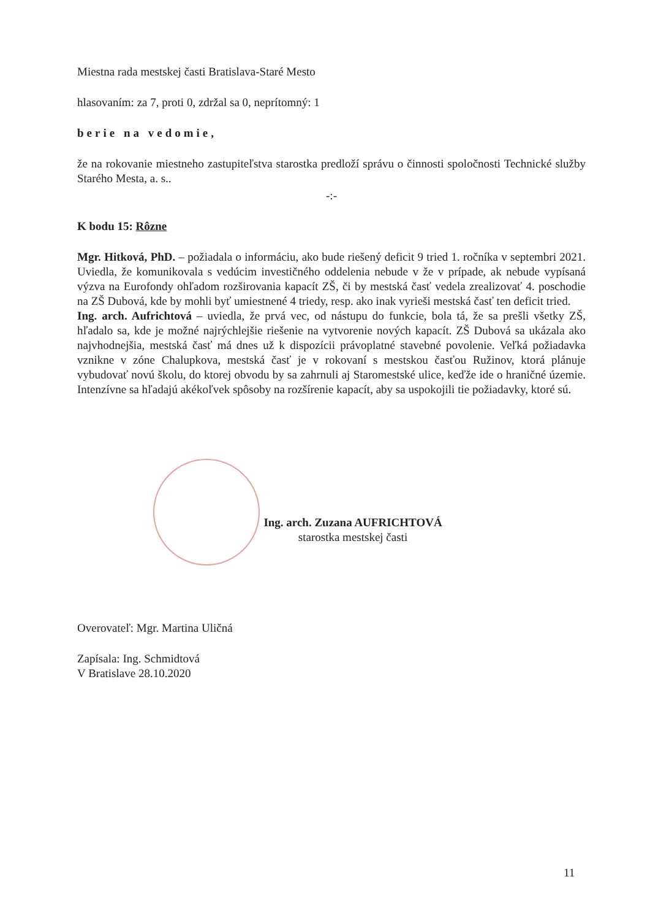Miestna rada mestskej časti Bratislava-Staré Mesto
hlasovaním: za 7, proti 0, zdržal sa 0, neprítomný: 1
berie na vedomie,
že na rokovanie miestneho zastupiteľstva starostka predloží správu o činnosti spoločnosti Technické služby Starého Mesta, a. s..
-:-
K bodu 15: Rôzne
Mgr. Hitková, PhD. – požiadala o informáciu, ako bude riešený deficit 9 tried 1. ročníka v septembri 2021. Uviedla, že komunikovala s vedúcim investičného oddelenia nebude v že v prípade, ak nebude vypísaná výzva na Eurofondy ohľadom rozširovania kapacít ZŠ, či by mestská časť vedela zrealizovať 4. poschodie na ZŠ Dubová, kde by mohli byť umiestnené 4 triedy, resp. ako inak vyrieši mestská časť ten deficit tried.
Ing. arch. Aufrichtová – uviedla, že prvá vec, od nástupu do funkcie, bola tá, že sa prešli všetky ZŠ, hľadalo sa, kde je možné najrýchlejšie riešenie na vytvorenie nových kapacít. ZŠ Dubová sa ukázala ako najvhodnejšia, mestská časť má dnes už k dispozícii právoplatné stavebné povolenie. Veľká požiadavka vznikne v zóne Chalupkova, mestská časť je v rokovaní s mestskou časťou Ružinov, ktorá plánuje vybudovať novú školu, do ktorej obvodu by sa zahrnuli aj Staromestské ulice, keďže ide o hraničné územie. Intenzívne sa hľadajú akékoľvek spôsoby na rozšírenie kapacít, aby sa uspokojili tie požiadavky, ktoré sú.
Ing. arch. Zuzana AUFRICHTOVÁ
starostka mestskej časti
Overovateľ: Mgr. Martina Uličná
Zapísala: Ing. Schmidtová
V Bratislave 28.10.2020
11